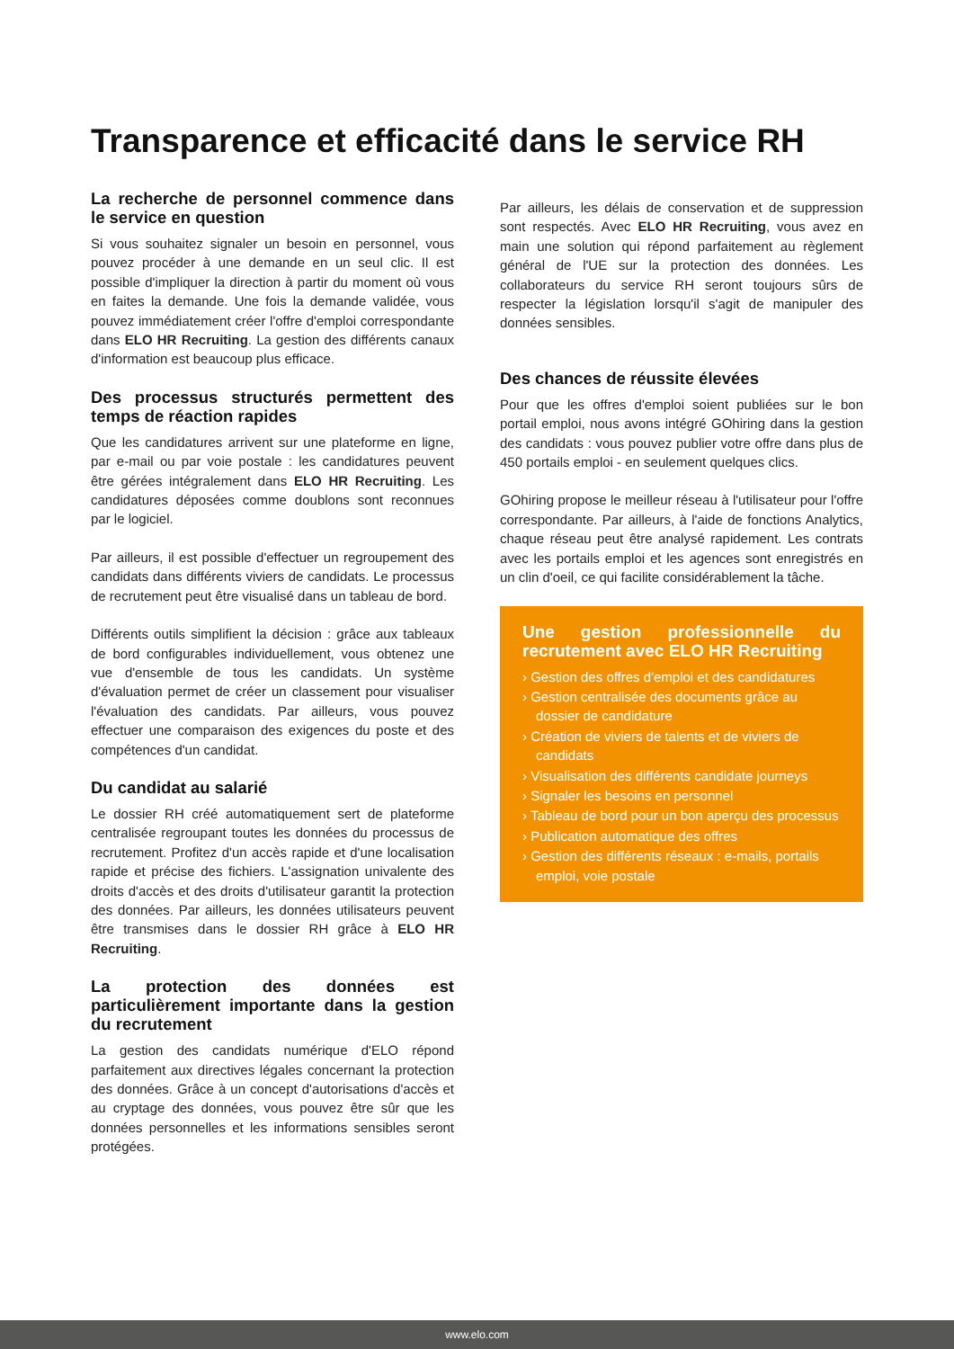Transparence et efficacité dans le service RH
La recherche de personnel commence dans le service en question
Si vous souhaitez signaler un besoin en personnel, vous pouvez procéder à une demande en un seul clic. Il est possible d'impliquer la direction à partir du moment où vous en faites la demande. Une fois la demande validée, vous pouvez immédiatement créer l'offre d'emploi correspondante dans ELO HR Recruiting. La gestion des différents canaux d'information est beaucoup plus efficace.
Des processus structurés permettent des temps de réaction rapides
Que les candidatures arrivent sur une plateforme en ligne, par e-mail ou par voie postale : les candidatures peuvent être gérées intégralement dans ELO HR Recruiting. Les candidatures déposées comme doublons sont reconnues par le logiciel.
Par ailleurs, il est possible d'effectuer un regroupement des candidats dans différents viviers de candidats. Le processus de recrutement peut être visualisé dans un tableau de bord.
Différents outils simplifient la décision : grâce aux tableaux de bord configurables individuellement, vous obtenez une vue d'ensemble de tous les candidats. Un système d'évaluation permet de créer un classement pour visualiser l'évaluation des candidats. Par ailleurs, vous pouvez effectuer une comparaison des exigences du poste et des compétences d'un candidat.
Du candidat au salarié
Le dossier RH créé automatiquement sert de plateforme centralisée regroupant toutes les données du processus de recrutement. Profitez d'un accès rapide et d'une localisation rapide et précise des fichiers. L'assignation univalente des droits d'accès et des droits d'utilisateur garantit la protection des données. Par ailleurs, les données utilisateurs peuvent être transmises dans le dossier RH grâce à ELO HR Recruiting.
La protection des données est particulièrement importante dans la gestion du recrutement
La gestion des candidats numérique d'ELO répond parfaitement aux directives légales concernant la protection des données. Grâce à un concept d'autorisations d'accès et au cryptage des données, vous pouvez être sûr que les données personnelles et les informations sensibles seront protégées.
Par ailleurs, les délais de conservation et de suppression sont respectés. Avec ELO HR Recruiting, vous avez en main une solution qui répond parfaitement au règlement général de l'UE sur la protection des données. Les collaborateurs du service RH seront toujours sûrs de respecter la législation lorsqu'il s'agit de manipuler des données sensibles.
Des chances de réussite élevées
Pour que les offres d'emploi soient publiées sur le bon portail emploi, nous avons intégré GOhiring dans la gestion des candidats : vous pouvez publier votre offre dans plus de 450 portails emploi - en seulement quelques clics.
GOhiring propose le meilleur réseau à l'utilisateur pour l'offre correspondante. Par ailleurs, à l'aide de fonctions Analytics, chaque réseau peut être analysé rapidement. Les contrats avec les portails emploi et les agences sont enregistrés en un clin d'oeil, ce qui facilite considérablement la tâche.
Une gestion professionnelle du recrutement avec ELO HR Recruiting
› Gestion des offres d'emploi et des candidatures
› Gestion centralisée des documents grâce au dossier de candidature
› Création de viviers de talents et de viviers de candidats
› Visualisation des différents candidate journeys
› Signaler les besoins en personnel
› Tableau de bord pour un bon aperçu des processus
› Publication automatique des offres
› Gestion des différents réseaux : e-mails, portails emploi, voie postale
www.elo.com